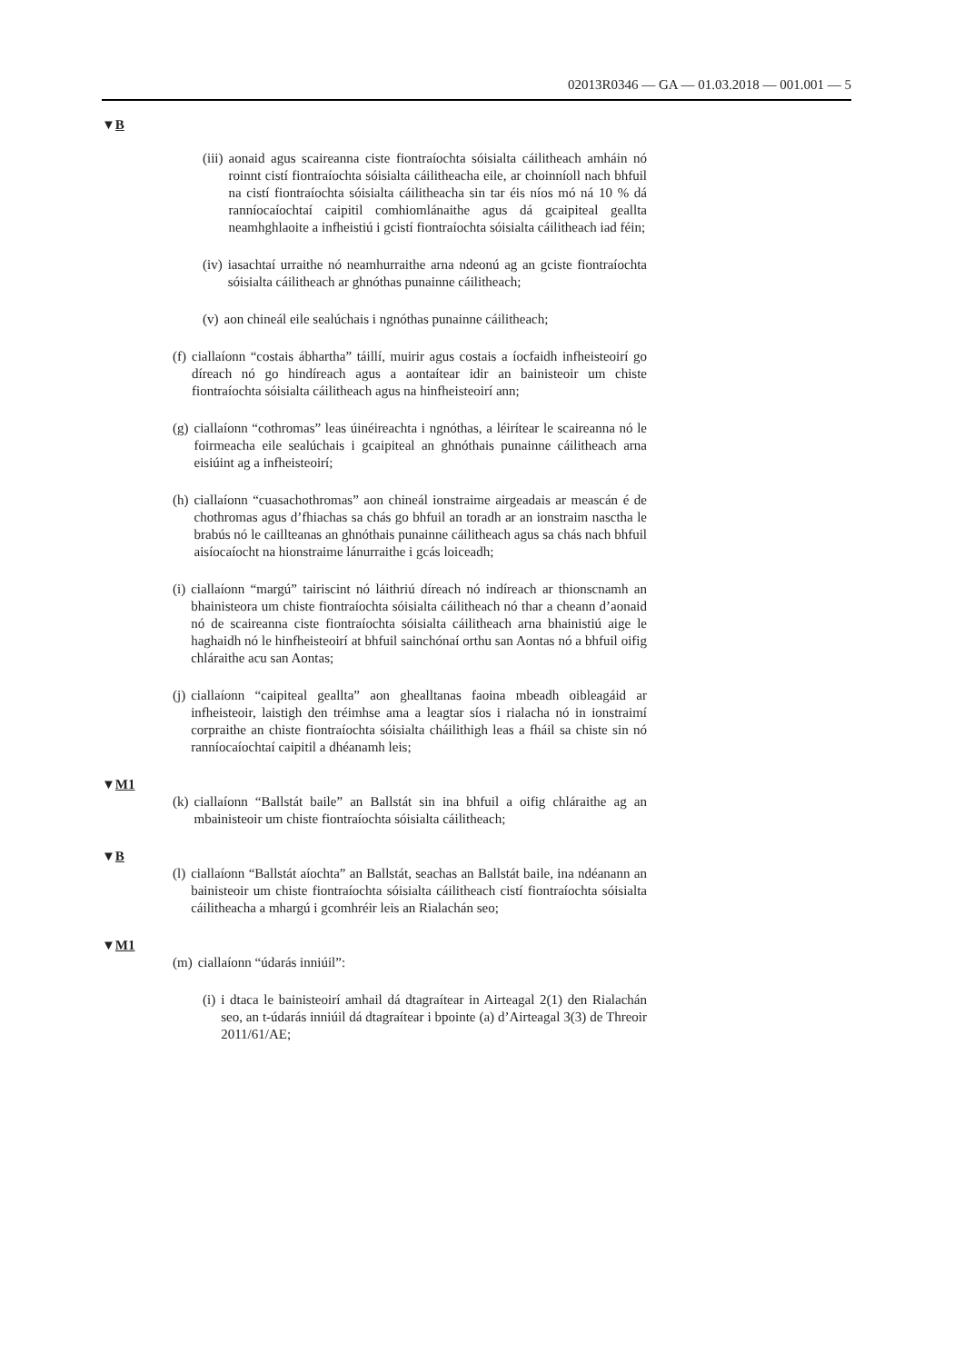02013R0346 — GA — 01.03.2018 — 001.001 — 5
▼B
(iii) aonaid agus scaireanna ciste fiontraíochta sóisialta cáilitheach amháin nó roinnt cistí fiontraíochta sóisialta cáilitheacha eile, ar choinníoll nach bhfuil na cistí fiontraíochta sóisialta cáilitheacha sin tar éis níos mó ná 10 % dá ranníocaíochtaí caipitil comhiomlánaithe agus dá gcaipiteal geallta neamhghlaoite a infheistiú i gcistí fiontraíochta sóisialta cáilitheach iad féin;
(iv) iasachtaí urraithe nó neamhurraithe arna ndeonú ag an gciste fiontraíochta sóisialta cáilitheach ar ghnóthas punainne cáilitheach;
(v) aon chineál eile sealúchais i ngnóthas punainne cáilitheach;
(f) ciallaíonn “costais ábhartha” táillí, muirir agus costais a íocfaidh infheisteoirí go díreach nó go hindíreach agus a aontaítear idir an bainisteoir um chiste fiontraíochta sóisialta cáilitheach agus na hinfheisteoirí ann;
(g) ciallaíonn “cothromas” leas úinéireachta i ngnóthas, a léirítear le scaireanna nó le foirmeacha eile sealúchais i gcaipiteal an ghnóthais punainne cáilitheach arna eisiúint ag a infheisteoirí;
(h) ciallaíonn “cuasachothromas” aon chineál ionstraime airgeadais ar meascán é de chothromas agus d’fhiachas sa chás go bhfuil an toradh ar an ionstraim nasctha le brabús nó le caillteanas an ghnóthais punainne cáilitheach agus sa chás nach bhfuil aisíocaíocht na hionstraime lánurraithe i gcás loiceadh;
(i) ciallaíonn “margú” tairiscint nó láithriú díreach nó indíreach ar thionscnamh an bhainisteora um chiste fiontraíochta sóisialta cáilitheach nó thar a cheann d’aonaid nó de scaireanna ciste fiontraíochta sóisialta cáilitheach arna bhainistiú aige le haghaidh nó le hinfheisteoirí at bhfuil sainchónaí orthu san Aontas nó a bhfuil oifig chláraithe acu san Aontas;
(j) ciallaíonn “caipiteal geallta” aon ghealltanas faoina mbeadh oibleagáid ar infheisteoir, laistigh den tréimhse ama a leagtar síos i rialacha nó in ionstraimí corpraithe an chiste fiontraíochta sóisialta cháilithigh leas a fháil sa chiste sin nó ranníocaíochtaí caipitil a dhéanamh leis;
▼M1
(k) ciallaíonn “Ballstát baile” an Ballstát sin ina bhfuil a oifig chláraithe ag an mbainisteoir um chiste fiontraíochta sóisialta cáilitheach;
▼B
(l) ciallaíonn “Ballstát aíochta” an Ballstát, seachas an Ballstát baile, ina ndéanann an bainisteoir um chiste fiontraíochta sóisialta cáilitheach cistí fiontraíochta sóisialta cáilitheacha a mhargú i gcomhréir leis an Rialachán seo;
▼M1
(m) ciallaíonn “údarás inniúil”:
(i) i dtaca le bainisteoirí amhail dá dtagraítear in Airteagal 2(1) den Rialachán seo, an t-údarás inniúil dá dtagraítear i bpointe (a) d’Airteagal 3(3) de Threoir 2011/61/AE;